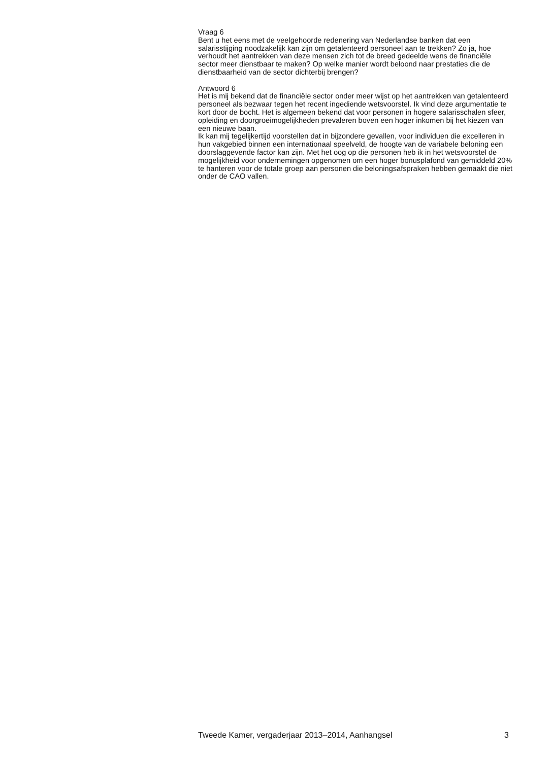Vraag 6
Bent u het eens met de veelgehoorde redenering van Nederlandse banken dat een salarisstijging noodzakelijk kan zijn om getalenteerd personeel aan te trekken? Zo ja, hoe verhoudt het aantrekken van deze mensen zich tot de breed gedeelde wens de financiële sector meer dienstbaar te maken? Op welke manier wordt beloond naar prestaties die de dienstbaarheid van de sector dichterbij brengen?
Antwoord 6
Het is mij bekend dat de financiële sector onder meer wijst op het aantrekken van getalenteerd personeel als bezwaar tegen het recent ingediende wetsvoorstel. Ik vind deze argumentatie te kort door de bocht. Het is algemeen bekend dat voor personen in hogere salarisschalen sfeer, opleiding en doorgroeimogelijkheden prevaleren boven een hoger inkomen bij het kiezen van een nieuwe baan.
Ik kan mij tegelijkertijd voorstellen dat in bijzondere gevallen, voor individuen die excelleren in hun vakgebied binnen een internationaal speelveld, de hoogte van de variabele beloning een doorslaggevende factor kan zijn. Met het oog op die personen heb ik in het wetsvoorstel de mogelijkheid voor ondernemingen opgenomen om een hoger bonusplafond van gemiddeld 20% te hanteren voor de totale groep aan personen die beloningsafspraken hebben gemaakt die niet onder de CAO vallen.
Tweede Kamer, vergaderjaar 2013–2014, Aanhangsel 3